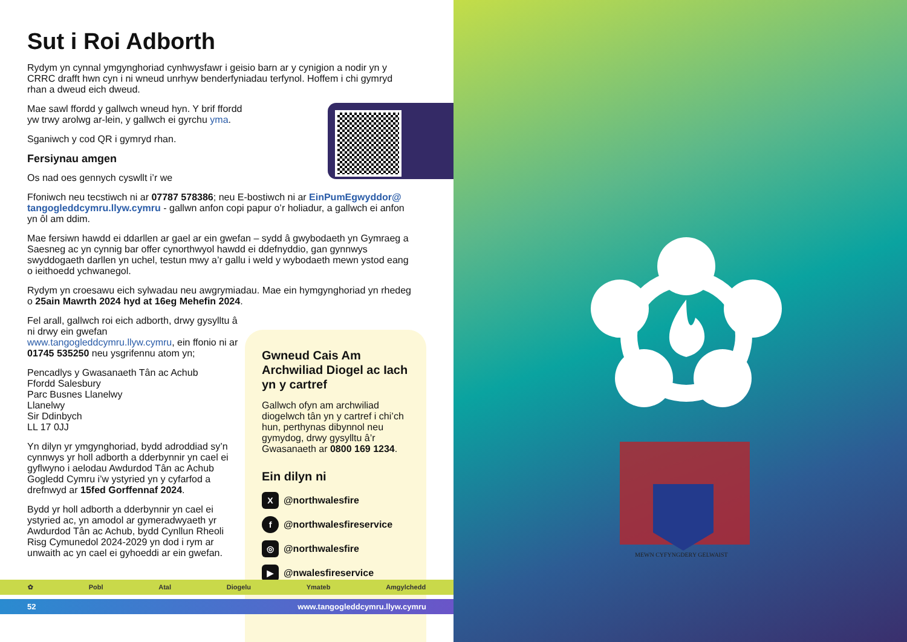Sut i Roi Adborth
Rydym yn cynnal ymgynghoriad cynhwysfawr i geisio barn ar y cynigion a nodir yn y CRRC drafft hwn cyn i ni wneud unrhyw benderfyniadau terfynol. Hoffem i chi gymryd rhan a dweud eich dweud.
Mae sawl ffordd y gallwch wneud hyn. Y brif ffordd
yw trwy arolwg ar-lein, y gallwch ei gyrchu yma.
Sganiwch y cod QR i gymryd rhan.
Fersiynau amgen
Os nad oes gennych cyswllt i’r we
Ffoniwch neu tecstiwch ni ar 07787 578386; neu E-bostiwch ni ar EinPumEgwyddor@ tangogleddcymru.llyw.cymru - gallwn anfon copi papur o’r holiadur, a gallwch ei anfon yn ôl am ddim.
Mae fersiwn hawdd ei ddarllen ar gael ar ein gwefan – sydd â gwybodaeth yn Gymraeg a Saesneg ac yn cynnig bar offer cynorthwyol hawdd ei ddefnyddio, gan gynnwys swyddogaeth darllen yn uchel, testun mwy a’r gallu i weld y wybodaeth mewn ystod eang o ieithoedd ychwanegol.
Rydym yn croesawu eich sylwadau neu awgrymiadau. Mae ein hymgynghoriad yn rhedeg o 25ain Mawrth 2024 hyd at 16eg Mehefin 2024.
Fel arall, gallwch roi eich adborth, drwy gysylltu â ni drwy ein gwefan www.tangogleddcymru.llyw.cymru, ein ffonio ni ar 01745 535250 neu ysgrifennu atom yn;
Pencadlys y Gwasanaeth Tân ac Achub
Ffordd Salesbury
Parc Busnes Llanelwy
Llanelwy
Sir Ddinbych
LL 17 0JJ
Yn dilyn yr ymgynghoriad, bydd adroddiad sy’n cynnwys yr holl adborth a dderbynnir yn cael ei gyflwyno i aelodau Awdurdod Tân ac Achub Gogledd Cymru i’w ystyried yn y cyfarfod a drefnwyd ar 15fed Gorffennaf 2024.
Bydd yr holl adborth a dderbynnir yn cael ei ystyried ac, yn amodol ar gymeradwyaeth yr Awdurdod Tân ac Achub, bydd Cynllun Rheoli Risg Cymunedol 2024-2029 yn dod i rym ar unwaith ac yn cael ei gyhoeddi ar ein gwefan.
Gwneud Cais Am Archwiliad Diogel ac Iach yn y cartref
Gallwch ofyn am archwiliad diogelwch tân yn y cartref i chi’ch hun, perthynas dibynnol neu gymydog, drwy gysylltu â’r Gwasanaeth ar 0800 169 1234.
Ein dilyn ni
X @northwalesfire
f @northwalesfireservice
◎ @northwalesfire
▶ @nwalesfireservice
✿ Pobl Atal Diogelu Ymateb Amgylchedd
52 www.tangogleddcymru.llyw.cymru
MEWN CYFYNGDER
Y GELWAIST